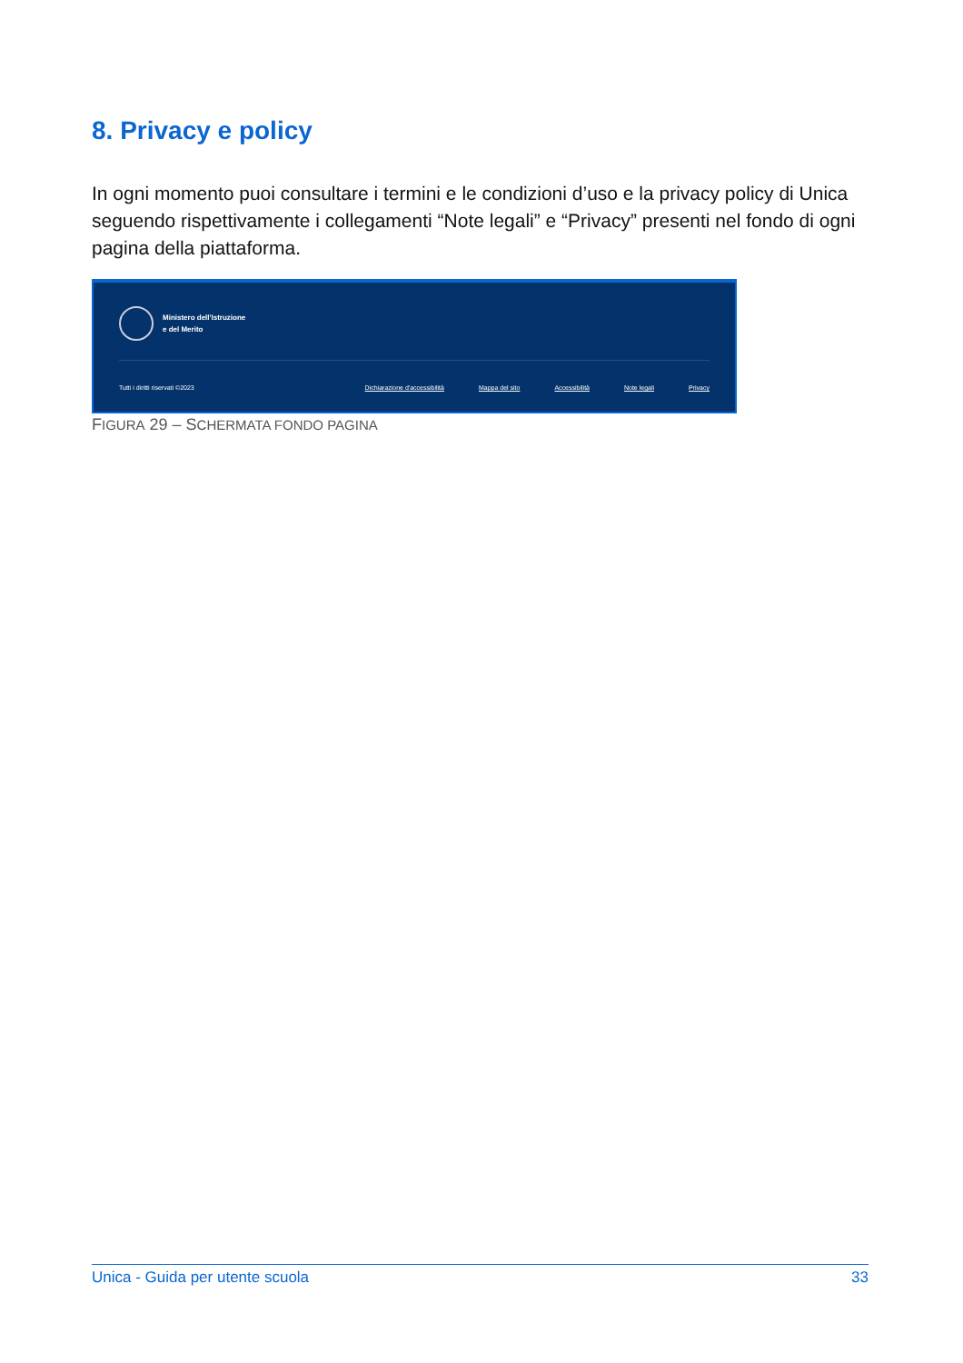8. Privacy e policy
In ogni momento puoi consultare i termini e le condizioni d’uso e la privacy policy di Unica seguendo rispettivamente i collegamenti “Note legali” e “Privacy” presenti nel fondo di ogni pagina della piattaforma.
Ministero dell'Istruzione
e del Merito
Tutti i diritti riservati ©2023 Dichiarazione d'accessibilità Mappa del sito Accessibilità Note legali Privacy
FIGURA 29 – SCHERMATA FONDO PAGINA
Unica - Guida per utente scuola 33